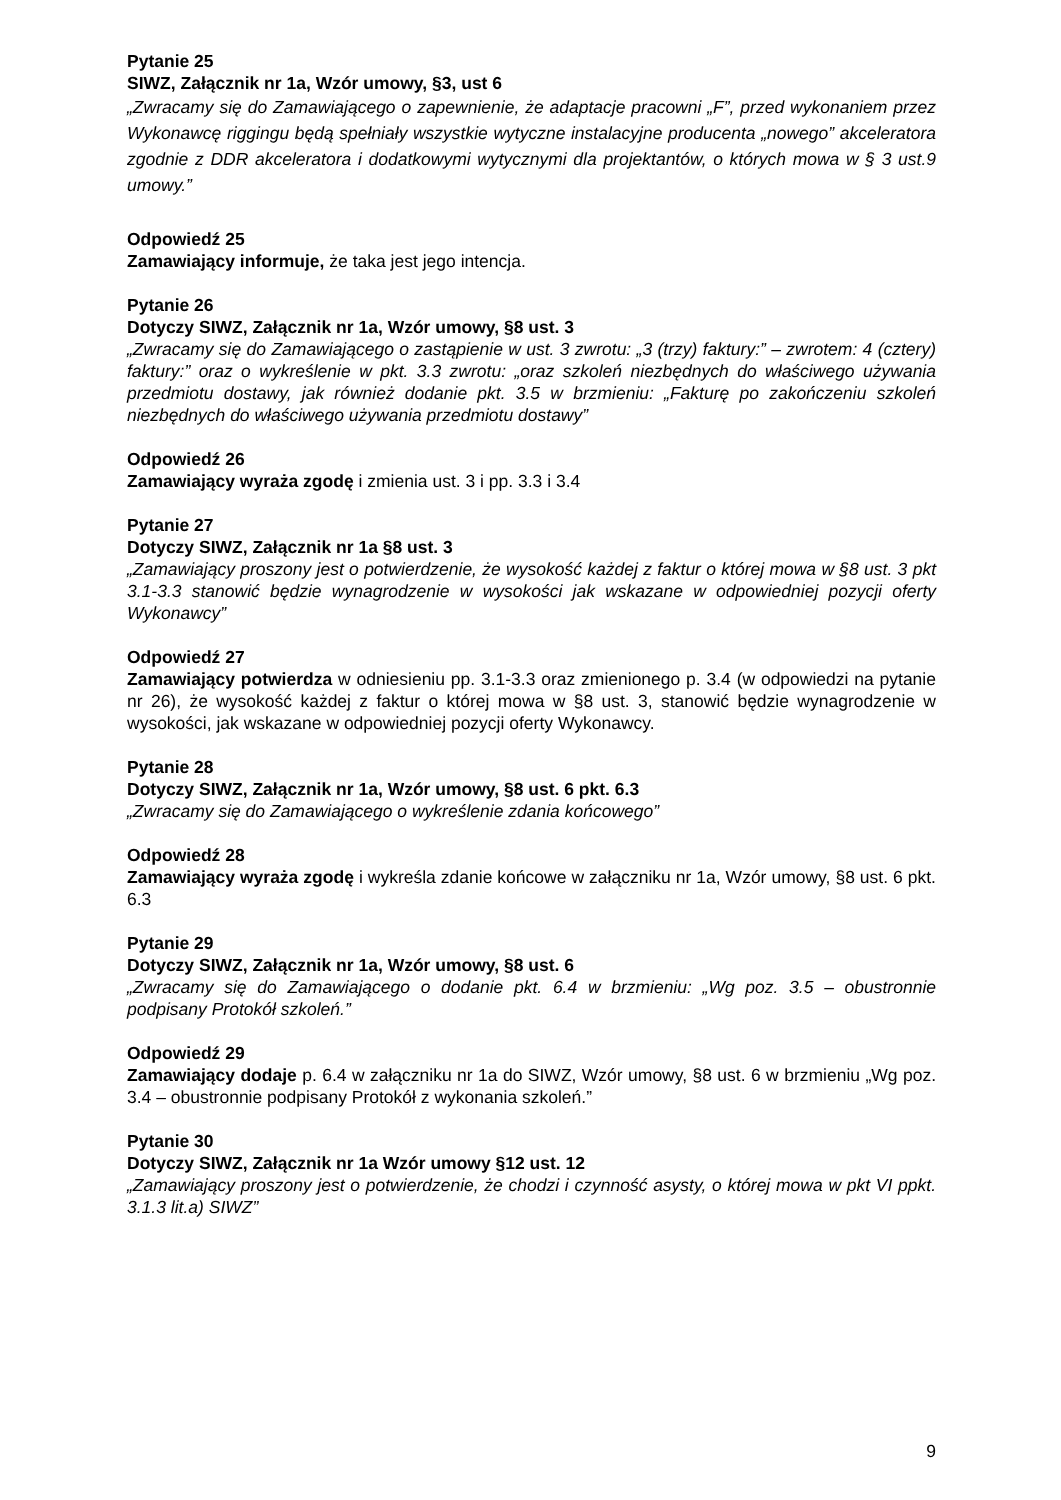Pytanie 25
SIWZ, Załącznik nr 1a, Wzór umowy, §3, ust 6
„Zwracamy się do Zamawiającego o zapewnienie, że adaptacje pracowni „F”, przed wykonaniem przez Wykonawcę riggingu będą spełniały wszystkie wytyczne instalacyjne producenta „nowego” akceleratora zgodnie z DDR akceleratora i dodatkowymi wytycznymi dla projektantów, o których mowa w § 3 ust.9 umowy.”
Odpowiedź 25
Zamawiający informuje, że taka jest jego intencja.
Pytanie 26
Dotyczy SIWZ, Załącznik nr 1a, Wzór umowy, §8 ust. 3
„Zwracamy się do Zamawiającego o zastąpienie w ust. 3 zwrotu: „3 (trzy) faktury:” – zwrotem: 4 (cztery) faktury:” oraz o wykreślenie w pkt. 3.3 zwrotu: „oraz szkoleń niezbędnych do właściwego używania przedmiotu dostawy, jak również dodanie pkt. 3.5 w brzmieniu: „Fakturę po zakończeniu szkoleń niezbędnych do właściwego używania przedmiotu dostawy”
Odpowiedź 26
Zamawiający wyraża zgodę i zmienia ust. 3 i pp. 3.3 i 3.4
Pytanie 27
Dotyczy SIWZ, Załącznik nr 1a §8 ust. 3
„Zamawiający proszony jest o potwierdzenie, że wysokość każdej z faktur o której mowa w §8 ust. 3 pkt 3.1-3.3 stanowić będzie wynagrodzenie w wysokości jak wskazane w odpowiedniej pozycji oferty Wykonawcy”
Odpowiedź 27
Zamawiający potwierdza w odniesieniu pp. 3.1-3.3 oraz zmienionego p. 3.4 (w odpowiedzi na pytanie nr 26), że wysokość każdej z faktur o której mowa w §8 ust. 3, stanowić będzie wynagrodzenie w wysokości, jak wskazane w odpowiedniej pozycji oferty Wykonawcy.
Pytanie 28
Dotyczy SIWZ, Załącznik nr 1a, Wzór umowy, §8 ust. 6 pkt. 6.3
„Zwracamy się do Zamawiającego o wykreślenie zdania końcowego”
Odpowiedź 28
Zamawiający wyraża zgodę i wykreśla zdanie końcowe w załączniku nr 1a, Wzór umowy, §8 ust. 6 pkt. 6.3
Pytanie 29
Dotyczy SIWZ, Załącznik nr 1a, Wzór umowy, §8 ust. 6
„Zwracamy się do Zamawiającego o dodanie pkt. 6.4 w brzmieniu: „Wg poz. 3.5 – obustronnie podpisany Protokół szkoleń.”
Odpowiedź 29
Zamawiający dodaje p. 6.4 w załączniku nr 1a do SIWZ, Wzór umowy, §8 ust. 6 w brzmieniu „Wg poz. 3.4 – obustronnie podpisany Protokół z wykonania szkoleń.”
Pytanie 30
Dotyczy SIWZ, Załącznik nr 1a Wzór umowy §12 ust. 12
„Zamawiający proszony jest o potwierdzenie, że chodzi i czynność asysty, o której mowa w pkt VI ppkt. 3.1.3 lit.a) SIWZ”
9